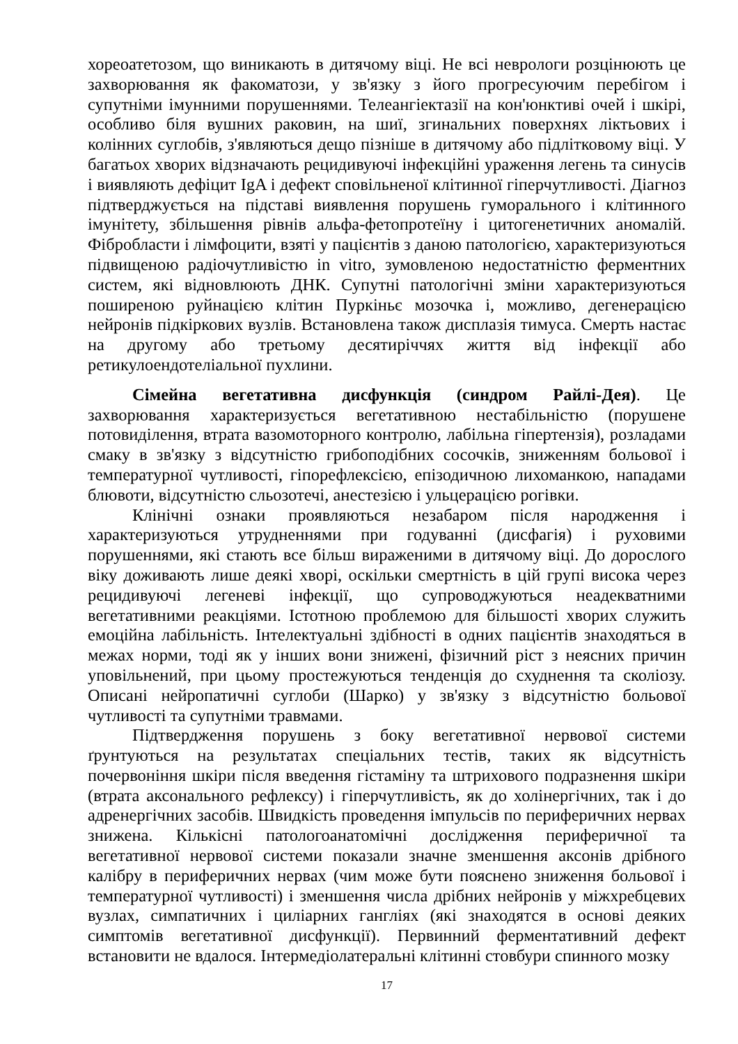хореоатетозом, що виникають в дитячому віці. Не всі неврологи розцінюють це захворювання як факоматози, у зв'язку з його прогресуючим перебігом і супутніми імунними порушеннями. Телеангіектазії на кон'юнктиві очей і шкірі, особливо біля вушних раковин, на шиї, згинальних поверхнях ліктьових і колінних суглобів, з'являються дещо пізніше в дитячому або підлітковому віці. У багатьох хворих відзначають рецидивуючі інфекційні ураження легень та синусів і виявляють дефіцит IgA і дефект сповільненої клітинної гіперчутливості. Діагноз підтверджується на підставі виявлення порушень гуморального і клітинного імунітету, збільшення рівнів альфа-фетопротеїну і цитогенетичних аномалій. Фібробласти і лімфоцити, взяті у пацієнтів з даною патологією, характеризуються підвищеною радіочутливістю in vitro, зумовленою недостатністю ферментних систем, які відновлюють ДНК. Супутні патологічні зміни характеризуються поширеною руйнацією клітин Пуркіньє мозочка і, можливо, дегенерацією нейронів підкіркових вузлів. Встановлена також дисплазія тимуса. Смерть настає на другому або третьому десятиріччях життя від інфекції або ретикулоендотеліальної пухлини.
Сімейна вегетативна дисфункція (синдром Райлі-Дея). Це захворювання характеризується вегетативною нестабільністю (порушене потовиділення, втрата вазомоторного контролю, лабільна гіпертензія), розладами смаку в зв'язку з відсутністю грибоподібних сосочків, зниженням больової і температурної чутливості, гіпорефлексією, епізодичною лихоманкою, нападами блювоти, відсутністю сльозотечі, анестезією і ульцерацією рогівки.
Клінічні ознаки проявляються незабаром після народження і характеризуються утрудненнями при годуванні (дисфагія) і руховими порушеннями, які стають все більш вираженими в дитячому віці. До дорослого віку доживають лише деякі хворі, оскільки смертність в цій групі висока через рецидивуючі легеневі інфекції, що супроводжуються неадекватними вегетативними реакціями. Істотною проблемою для більшості хворих служить емоційна лабільність. Інтелектуальні здібності в одних пацієнтів знаходяться в межах норми, тоді як у інших вони знижені, фізичний ріст з неясних причин уповільнений, при цьому простежуються тенденція до схуднення та сколіозу. Описані нейропатичні суглоби (Шарко) у зв'язку з відсутністю больової чутливості та супутніми травмами.
Підтвердження порушень з боку вегетативної нервової системи ґрунтуються на результатах спеціальних тестів, таких як відсутність почервоніння шкіри після введення гістаміну та штрихового подразнення шкіри (втрата аксонального рефлексу) і гіперчутливість, як до холінергічних, так і до адренергічних засобів. Швидкість проведення імпульсів по периферичних нервах знижена. Кількісні патологоанатомічні дослідження периферичної та вегетативної нервової системи показали значне зменшення аксонів дрібного калібру в периферичних нервах (чим може бути пояснено зниження больової і температурної чутливості) і зменшення числа дрібних нейронів у міжхребцевих вузлах, симпатичних і циліарних гангліях (які знаходятся в основі деяких симптомів вегетативної дисфункції). Первинний ферментативний дефект встановити не вдалося. Інтермедіолатеральні клітинні стовбури спинного мозку
17